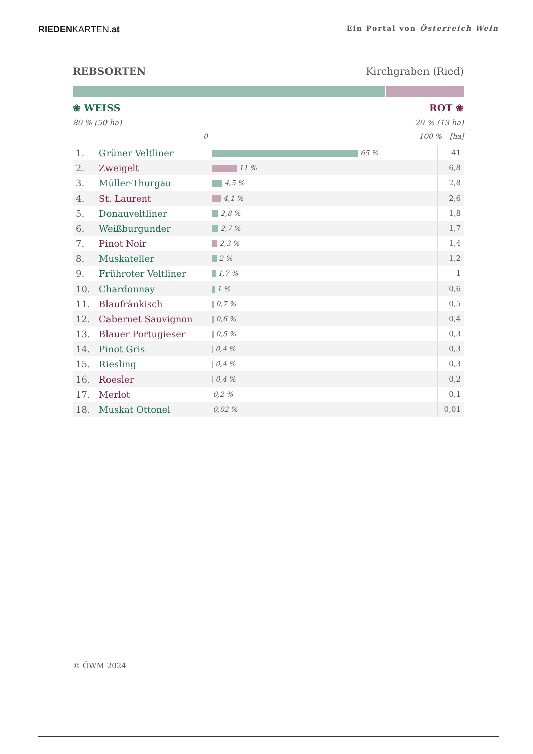RIEDENKARTEN.at Ein Portal von Österreich Wein
REBSORTEN Kirchgraben (Ried)
❀ WEISS ROT ❀
80 % (50 ha) 20 % (13 ha)
0 100 % [ha]
| 1. | Grüner Veltliner | 65 % | 41 |
| 2. | Zweigelt | 11 % | 6,8 |
| 3. | Müller-Thurgau | 4,5 % | 2,8 |
| 4. | St. Laurent | 4,1 % | 2,6 |
| 5. | Donauveltliner | 2,8 % | 1,8 |
| 6. | Weißburgunder | 2,7 % | 1,7 |
| 7. | Pinot Noir | 2,3 % | 1,4 |
| 8. | Muskateller | 2 % | 1,2 |
| 9. | Frühroter Veltliner | 1,7 % | 1 |
| 10. | Chardonnay | 1 % | 0,6 |
| 11. | Blaufränkisch | 0,7 % | 0,5 |
| 12. | Cabernet Sauvignon | 0,6 % | 0,4 |
| 13. | Blauer Portugieser | 0,5 % | 0,3 |
| 14. | Pinot Gris | 0,4 % | 0,3 |
| 15. | Riesling | 0,4 % | 0,3 |
| 16. | Roesler | 0,4 % | 0,2 |
| 17. | Merlot | 0,2 % | 0,1 |
| 18. | Muskat Ottonel | 0,02 % | 0,01 |
© ÖWM 2024